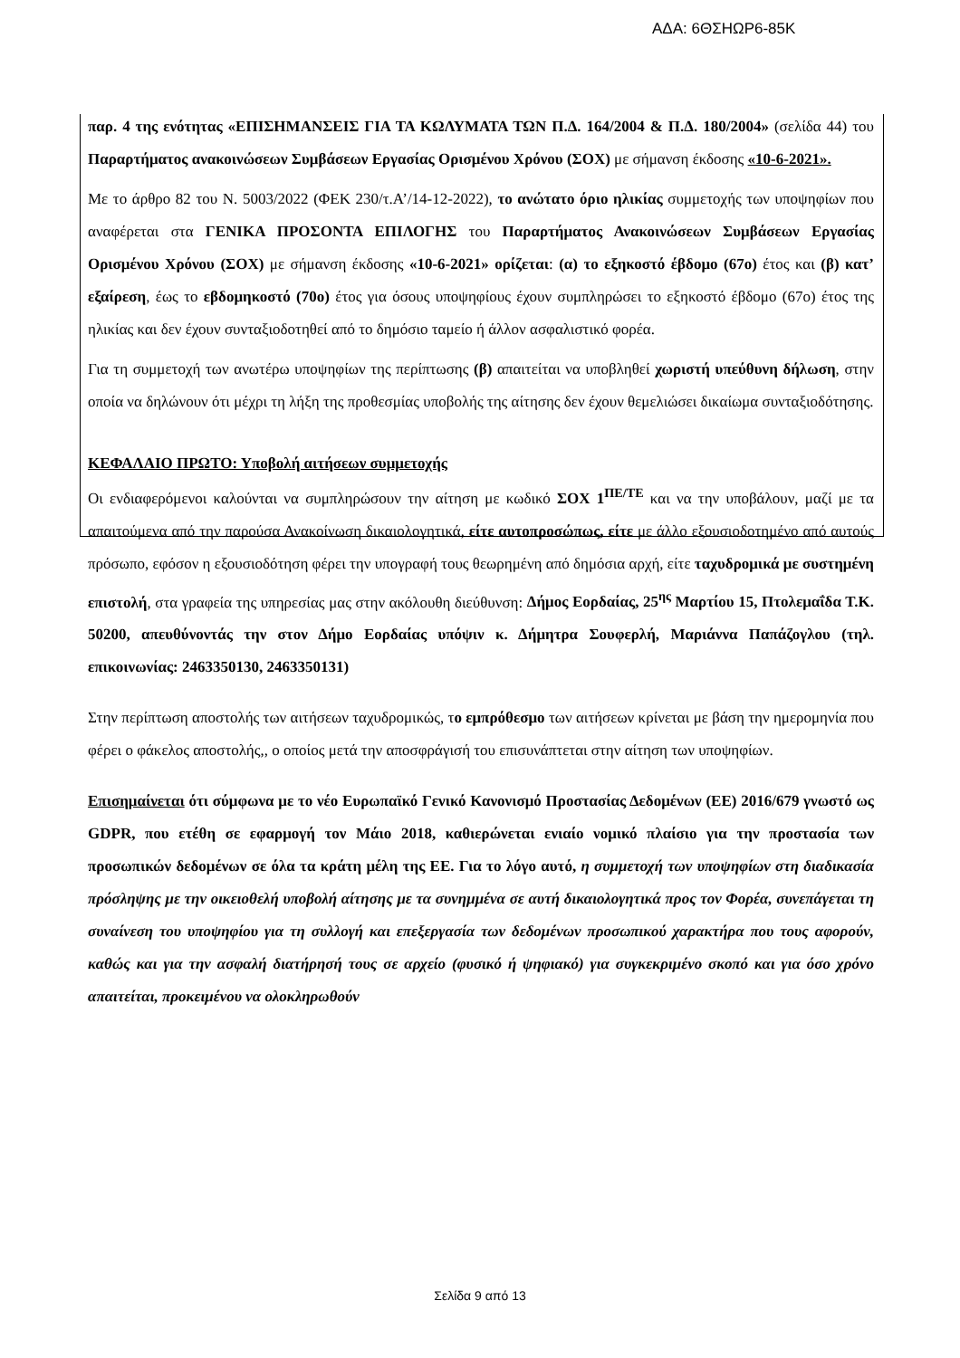ΑΔΑ: 6ΘΣΗΩΡ6-85Κ
παρ. 4 της ενότητας «ΕΠΙΣΗΜΑΝΣΕΙΣ ΓΙΑ ΤΑ ΚΩΛΥΜΑΤΑ ΤΩΝ Π.Δ. 164/2004 & Π.Δ. 180/2004» (σελίδα 44) του Παραρτήματος ανακοινώσεων Συμβάσεων Εργασίας Ορισμένου Χρόνου (ΣΟΧ) με σήμανση έκδοσης «10-6-2021».
Με το άρθρο 82 του Ν. 5003/2022 (ΦΕΚ 230/τ.Α’/14-12-2022), το ανώτατο όριο ηλικίας συμμετοχής των υποψηφίων που αναφέρεται στα ΓΕΝΙΚΑ ΠΡΟΣΟΝΤΑ ΕΠΙΛΟΓΗΣ του Παραρτήματος Ανακοινώσεων Συμβάσεων Εργασίας Ορισμένου Χρόνου (ΣΟΧ) με σήμανση έκδοσης «10-6-2021» ορίζεται: (α) το εξηκοστό έβδομο (67ο) έτος και (β) κατ’ εξαίρεση, έως το εβδομηκοστό (70ο) έτος για όσους υποψηφίους έχουν συμπληρώσει το εξηκοστό έβδομο (67ο) έτος της ηλικίας και δεν έχουν συνταξιοδοτηθεί από το δημόσιο ταμείο ή άλλον ασφαλιστικό φορέα.
Για τη συμμετοχή των ανωτέρω υποψηφίων της περίπτωσης (β) απαιτείται να υποβληθεί χωριστή υπεύθυνη δήλωση, στην οποία να δηλώνουν ότι μέχρι τη λήξη της προθεσμίας υποβολής της αίτησης δεν έχουν θεμελιώσει δικαίωμα συνταξιοδότησης.
ΚΕΦΑΛΑΙΟ ΠΡΩΤΟ: Υποβολή αιτήσεων συμμετοχής
Οι ενδιαφερόμενοι καλούνται να συμπληρώσουν την αίτηση με κωδικό ΣΟΧ 1<sup>ΠΕ/ΤΕ</sup> και να την υποβάλουν, μαζί με τα απαιτούμενα από την παρούσα Ανακοίνωση δικαιολογητικά, είτε αυτοπροσώπως, είτε με άλλο εξουσιοδοτημένο από αυτούς πρόσωπο, εφόσον η εξουσιοδότηση φέρει την υπογραφή τους θεωρημένη από δημόσια αρχή, είτε ταχυδρομικά με συστημένη επιστολή, στα γραφεία της υπηρεσίας μας στην ακόλουθη διεύθυνση: Δήμος Εορδαίας, 25<sup>ης</sup> Μαρτίου 15, Πτολεμαΐδα Τ.Κ. 50200, απευθύνοντάς την στον Δήμο Εορδαίας υπόψιν κ. Δήμητρα Σουφερλή, Μαριάννα Παπάζογλου (τηλ. επικοινωνίας: 2463350130, 2463350131)
Στην περίπτωση αποστολής των αιτήσεων ταχυδρομικώς, το εμπρόθεσμο των αιτήσεων κρίνεται με βάση την ημερομηνία που φέρει ο φάκελος αποστολής,, ο οποίος μετά την αποσφράγισή του επισυνάπτεται στην αίτηση των υποψηφίων.
Επισημαίνεται ότι σύμφωνα με το νέο Ευρωπαϊκό Γενικό Κανονισμό Προστασίας Δεδομένων (ΕΕ) 2016/679 γνωστό ως GDPR, που ετέθη σε εφαρμογή τον Μάιο 2018, καθιερώνεται ενιαίο νομικό πλαίσιο για την προστασία των προσωπικών δεδομένων σε όλα τα κράτη μέλη της ΕΕ. Για το λόγο αυτό, η συμμετοχή των υποψηφίων στη διαδικασία πρόσληψης με την οικειοθελή υποβολή αίτησης με τα συνημμένα σε αυτή δικαιολογητικά προς τον Φορέα, συνεπάγεται τη συναίνεση του υποψηφίου για τη συλλογή και επεξεργασία των δεδομένων προσωπικού χαρακτήρα που τους αφορούν, καθώς και για την ασφαλή διατήρησή τους σε αρχείο (φυσικό ή ψηφιακό) για συγκεκριμένο σκοπό και για όσο χρόνο απαιτείται, προκειμένου να ολοκληρωθούν
Σελίδα 9 από 13